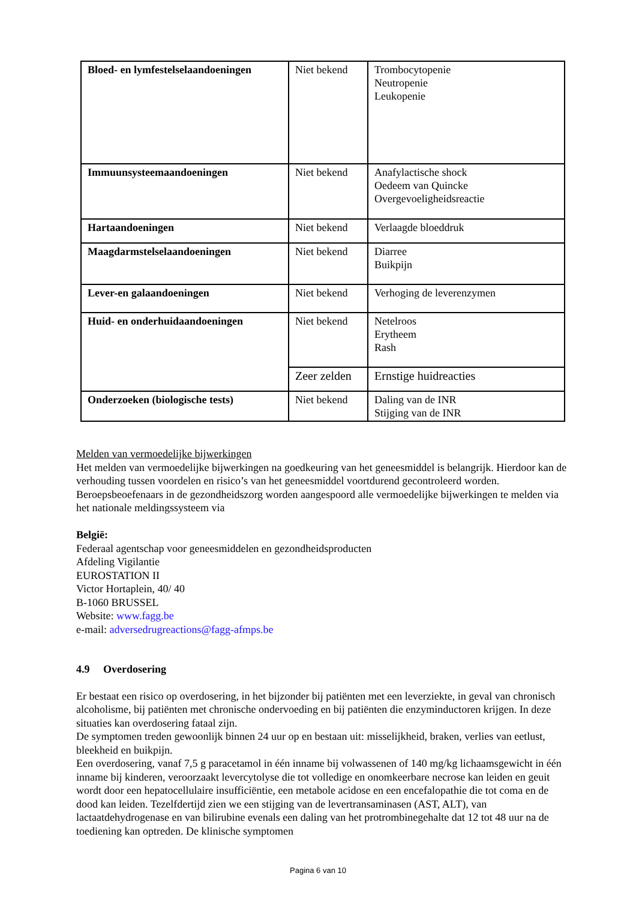| Bloed- en lymfestelselaandoeningen | Niet bekend | Trombocytopenie Neutropenie Leukopenie |
| Immuunsysteemaandoeningen | Niet bekend | Anafylactische shock Oedeem van Quincke Overgevoeligheidsreactie |
| Hartaandoeningen | Niet bekend | Verlaagde bloeddruk |
| Maagdarmstelselaandoeningen | Niet bekend | Diarree Buikpijn |
| Lever-en galaandoeningen | Niet bekend | Verhoging de leverenzymen |
| Huid- en onderhuidaandoeningen | Niet bekend | Netelroos Erytheem Rash |
| | Zeer zelden | Ernstige huidreacties |
| Onderzoeken (biologische tests) | Niet bekend | Daling van de INR Stijging van de INR |
Melden van vermoedelijke bijwerkingen
Het melden van vermoedelijke bijwerkingen na goedkeuring van het geneesmiddel is belangrijk. Hierdoor kan de verhouding tussen voordelen en risico’s van het geneesmiddel voortdurend gecontroleerd worden. Beroepsbeoefenaars in de gezondheidszorg worden aangespoord alle vermoedelijke bijwerkingen te melden via het nationale meldingssysteem via
België:
Federaal agentschap voor geneesmiddelen en gezondheidsproducten
Afdeling Vigilantie
EUROSTATION II
Victor Hortaplein, 40/ 40
B-1060 BRUSSEL
Website: www.fagg.be
e-mail: adversedrugreactions@fagg-afmps.be
4.9 Overdosering
Er bestaat een risico op overdosering, in het bijzonder bij patiënten met een leverziekte, in geval van chronisch alcoholisme, bij patiënten met chronische ondervoeding en bij patiënten die enzyminductoren krijgen. In deze situaties kan overdosering fataal zijn.
De symptomen treden gewoonlijk binnen 24 uur op en bestaan uit: misselijkheid, braken, verlies van eetlust, bleekheid en buikpijn.
Een overdosering, vanaf 7,5 g paracetamol in één inname bij volwassenen of 140 mg/kg lichaamsgewicht in één inname bij kinderen, veroorzaakt levercytolyse die tot volledige en onomkeerbare necrose kan leiden en geuit wordt door een hepatocellulaire insufficiëntie, een metabole acidose en een encefalopathie die tot coma en de dood kan leiden. Tezelfdertijd zien we een stijging van de levertransaminasen (AST, ALT), van lactaatdehydrogenase en van bilirubine evenals een daling van het protrombinegehalte dat 12 tot 48 uur na de toediening kan optreden. De klinische symptomen
Pagina 6 van 10